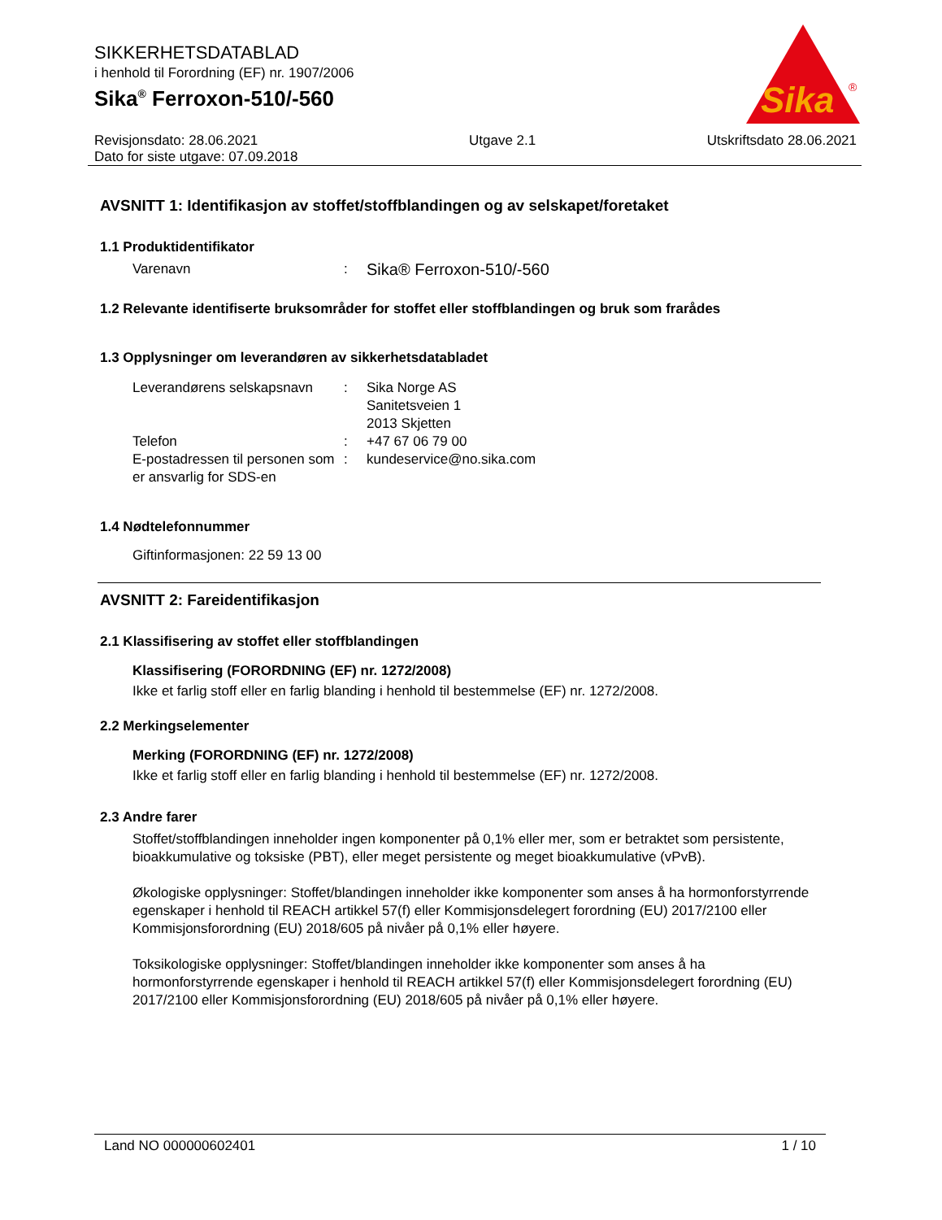SIKKERHETSDATABLAD
i henhold til Forordning (EF) nr. 1907/2006
Sika<sup>®</sup> Ferroxon-510/-560
Sika
®
Revisjonsdato: 28.06.2021
Dato for siste utgave: 07.09.2018
Utgave 2.1 Utskriftsdato 28.06.2021
AVSNITT 1: Identifikasjon av stoffet/stoffblandingen og av selskapet/foretaket
1.1 Produktidentifikator
Varenavn :
Sika® Ferroxon-510/-560
1.2 Relevante identifiserte bruksområder for stoffet eller stoffblandingen og bruk som frarådes
1.3 Opplysninger om leverandøren av sikkerhetsdatabladet
Leverandørens selskapsnavn
: Sika Norge AS
Sanitetsveien 1
2013 Skjetten
Telefon : +47 67 06 79 00
E-postadressen til personen som er ansvarlig for SDS-en
: kundeservice@no.sika.com
1.4 Nødtelefonnummer
Giftinformasjonen: 22 59 13 00
AVSNITT 2: Fareidentifikasjon
2.1 Klassifisering av stoffet eller stoffblandingen
Klassifisering (FORORDNING (EF) nr. 1272/2008)
Ikke et farlig stoff eller en farlig blanding i henhold til bestemmelse (EF) nr. 1272/2008.
2.2 Merkingselementer
Merking (FORORDNING (EF) nr. 1272/2008)
Ikke et farlig stoff eller en farlig blanding i henhold til bestemmelse (EF) nr. 1272/2008.
2.3 Andre farer
Stoffet/stoffblandingen inneholder ingen komponenter på 0,1% eller mer, som er betraktet som persistente, bioakkumulative og toksiske (PBT), eller meget persistente og meget bioakkumulative (vPvB).
Økologiske opplysninger: Stoffet/blandingen inneholder ikke komponenter som anses å ha hormonforstyrrende egenskaper i henhold til REACH artikkel 57(f) eller Kommisjonsdelegert forordning (EU) 2017/2100 eller Kommisjonsforordning (EU) 2018/605 på nivåer på 0,1% eller høyere.
Toksikologiske opplysninger: Stoffet/blandingen inneholder ikke komponenter som anses å ha hormonforstyrrende egenskaper i henhold til REACH artikkel 57(f) eller Kommisjonsdelegert forordning (EU) 2017/2100 eller Kommisjonsforordning (EU) 2018/605 på nivåer på 0,1% eller høyere.
Land NO 000000602401 1 / 10